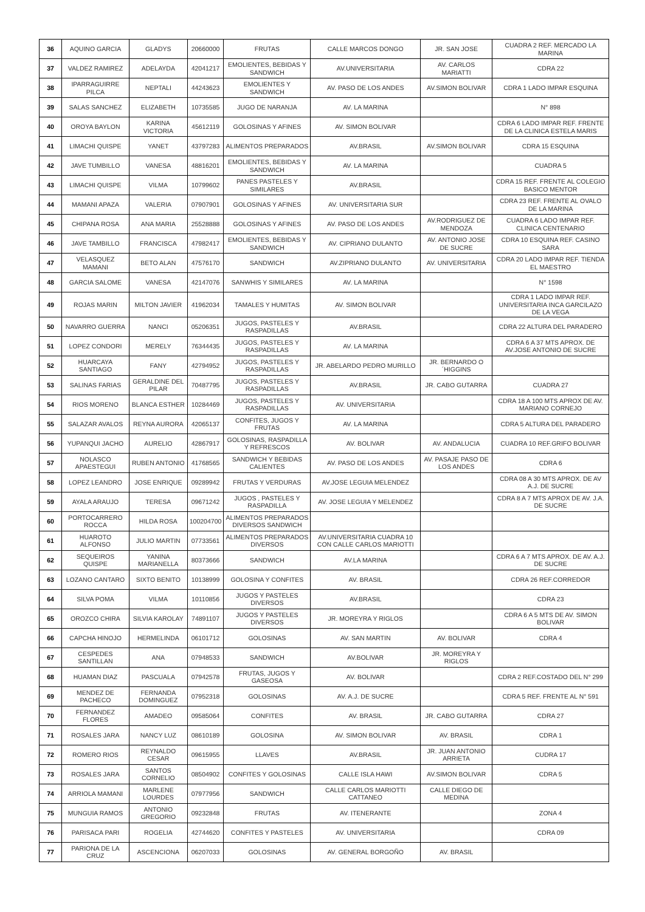| 36 | AQUINO GARCIA | GLADYS | 20660000 | FRUTAS | CALLE MARCOS DONGO | JR. SAN JOSE | CUADRA 2 REF. MERCADO LA MARINA |
| 37 | VALDEZ RAMIREZ | ADELAYDA | 42041217 | EMOLIENTES, BEBIDAS Y SANDWICH | AV.UNIVERSITARIA | AV. CARLOS MARIATTI | CDRA 22 |
| 38 | IPARRAGUIRRE PILCA | NEPTALI | 44243623 | EMOLIENTES Y SANDWICH | AV. PASO DE LOS ANDES | AV.SIMON BOLIVAR | CDRA 1 LADO IMPAR ESQUINA |
| 39 | SALAS SANCHEZ | ELIZABETH | 10735585 | JUGO DE NARANJA | AV. LA MARINA | | N° 898 |
| 40 | OROYA BAYLON | KARINA VICTORIA | 45612119 | GOLOSINAS Y AFINES | AV. SIMON BOLIVAR | | CDRA 6 LADO IMPAR REF. FRENTE DE LA CLINICA ESTELA MARIS |
| 41 | LIMACHI QUISPE | YANET | 43797283 | ALIMENTOS PREPARADOS | AV.BRASIL | AV.SIMON BOLIVAR | CDRA 15 ESQUINA |
| 42 | JAVE TUMBILLO | VANESA | 48816201 | EMOLIENTES, BEBIDAS Y SANDWICH | AV. LA MARINA | | CUADRA 5 |
| 43 | LIMACHI QUISPE | VILMA | 10799602 | PANES PASTELES Y SIMILARES | AV.BRASIL | | CDRA 15 REF. FRENTE AL COLEGIO BASICO MENTOR |
| 44 | MAMANI APAZA | VALERIA | 07907901 | GOLOSINAS Y AFINES | AV. UNIVERSITARIA SUR | | CDRA 23 REF. FRENTE AL OVALO DE LA MARINA |
| 45 | CHIPANA ROSA | ANA MARIA | 25528888 | GOLOSINAS Y AFINES | AV. PASO DE LOS ANDES | AV.RODRIGUEZ DE MENDOZA | CUADRA 6 LADO IMPAR REF. CLINICA CENTENARIO |
| 46 | JAVE TAMBILLO | FRANCISCA | 47982417 | EMOLIENTES, BEBIDAS Y SANDWICH | AV. CIPRIANO DULANTO | AV. ANTONIO JOSE DE SUCRE | CDRA 10 ESQUINA REF. CASINO SARA |
| 47 | VELASQUEZ MAMANI | BETO ALAN | 47576170 | SANDWICH | AV.ZIPRIANO DULANTO | AV. UNIVERSITARIA | CDRA 20 LADO IMPAR REF. TIENDA EL MAESTRO |
| 48 | GARCIA SALOME | VANESA | 42147076 | SANWHIS Y SIMILARES | AV. LA MARINA | | N° 1598 |
| 49 | ROJAS MARIN | MILTON JAVIER | 41962034 | TAMALES Y HUMITAS | AV. SIMON BOLIVAR | | CDRA 1 LADO IMPAR REF. UNIVERSITARIA INCA GARCILAZO DE LA VEGA |
| 50 | NAVARRO GUERRA | NANCI | 05206351 | JUGOS, PASTELES Y RASPADILLAS | AV.BRASIL | | CDRA 22 ALTURA DEL PARADERO |
| 51 | LOPEZ CONDORI | MERELY | 76344435 | JUGOS, PASTELES Y RASPADILLAS | AV. LA MARINA | | CDRA 6 A 37 MTS APROX. DE AV.JOSE ANTONIO DE SUCRE |
| 52 | HUARCAYA SANTIAGO | FANY | 42794952 | JUGOS, PASTELES Y RASPADILLAS | JR. ABELARDO PEDRO MURILLO | JR. BERNARDO O´HIGGINS | |
| 53 | SALINAS FARIAS | GERALDINE DEL PILAR | 70487795 | JUGOS, PASTELES Y RASPADILLAS | AV.BRASIL | JR. CABO GUTARRA | CUADRA 27 |
| 54 | RIOS MORENO | BLANCA ESTHER | 10284469 | JUGOS, PASTELES Y RASPADILLAS | AV. UNIVERSITARIA | | CDRA 18 A 100 MTS APROX DE AV. MARIANO CORNEJO |
| 55 | SALAZAR AVALOS | REYNA AURORA | 42065137 | CONFITES, JUGOS Y FRUTAS | AV. LA MARINA | | CDRA 5 ALTURA DEL PARADERO |
| 56 | YUPANQUI JACHO | AURELIO | 42867917 | GOLOSINAS, RASPADILLA Y REFRESCOS | AV. BOLIVAR | AV. ANDALUCIA | CUADRA 10 REF.GRIFO BOLIVAR |
| 57 | NOLASCO APAESTEGUI | RUBEN ANTONIO | 41768565 | SANDWICH Y BEBIDAS CALIENTES | AV. PASO DE LOS ANDES | AV. PASAJE PASO DE LOS ANDES | CDRA 6 |
| 58 | LOPEZ LEANDRO | JOSE ENRIQUE | 09289942 | FRUTAS Y VERDURAS | AV.JOSE LEGUIA MELENDEZ | | CDRA 08 A 30 MTS APROX. DE AV A.J. DE SUCRE |
| 59 | AYALA ARAUJO | TERESA | 09671242 | JUGOS , PASTELES Y RASPADILLA | AV. JOSE LEGUIA Y MELENDEZ | | CDRA 8 A 7 MTS APROX DE AV. J.A. DE SUCRE |
| 60 | PORTOCARRERO ROCCA | HILDA ROSA | 100204700 | ALIMENTOS PREPARADOS DIVERSOS SANDWICH | | | |
| 61 | HUAROTO ALFONSO | JULIO MARTIN | 07733561 | ALIMENTOS PREPARADOS DIVERSOS | AV.UNIVERSITARIA CUADRA 10 CON CALLE CARLOS MARIOTTI | | |
| 62 | SEQUEIROS QUISPE | YANINA MARIANELLA | 80373666 | SANDWICH | AV.LA MARINA | | CDRA 6 A 7 MTS APROX. DE AV. A.J. DE SUCRE |
| 63 | LOZANO CANTARO | SIXTO BENITO | 10138999 | GOLOSINA Y CONFITES | AV. BRASIL | | CDRA 26 REF.CORREDOR |
| 64 | SILVA POMA | VILMA | 10110856 | JUGOS Y PASTELES DIVERSOS | AV.BRASIL | | CDRA 23 |
| 65 | OROZCO CHIRA | SILVIA KAROLAY | 74891107 | JUGOS Y PASTELES DIVERSOS | JR. MOREYRA Y RIGLOS | | CDRA 6 A 5 MTS DE AV. SIMON BOLIVAR |
| 66 | CAPCHA HINOJO | HERMELINDA | 06101712 | GOLOSINAS | AV. SAN MARTIN | AV. BOLIVAR | CDRA 4 |
| 67 | CESPEDES SANTILLAN | ANA | 07948533 | SANDWICH | AV.BOLIVAR | JR. MOREYRA Y RIGLOS | |
| 68 | HUAMAN DIAZ | PASCUALA | 07942578 | FRUTAS, JUGOS Y GASEOSA | AV. BOLIVAR | | CDRA 2 REF.COSTADO DEL N° 299 |
| 69 | MENDEZ DE PACHECO | FERNANDA DOMINGUEZ | 07952318 | GOLOSINAS | AV. A.J. DE SUCRE | | CDRA 5 REF. FRENTE AL N° 591 |
| 70 | FERNANDEZ FLORES | AMADEO | 09585064 | CONFITES | AV. BRASIL | JR. CABO GUTARRA | CDRA 27 |
| 71 | ROSALES JARA | NANCY LUZ | 08610189 | GOLOSINA | AV. SIMON BOLIVAR | AV. BRASIL | CDRA 1 |
| 72 | ROMERO RIOS | REYNALDO CESAR | 09615955 | LLAVES | AV.BRASIL | JR. JUAN ANTONIO ARRIETA | CUDRA 17 |
| 73 | ROSALES JARA | SANTOS CORNELIO | 08504902 | CONFITES Y GOLOSINAS | CALLE ISLA HAWI | AV.SIMON BOLIVAR | CDRA 5 |
| 74 | ARRIOLA MAMANI | MARLENE LOURDES | 07977956 | SANDWICH | CALLE CARLOS MARIOTTI CATTANEO | CALLE DIEGO DE MEDINA | |
| 75 | MUNGUIA RAMOS | ANTONIO GREGORIO | 09232848 | FRUTAS | AV. ITENERANTE | | ZONA 4 |
| 76 | PARISACA PARI | ROGELIA | 42744620 | CONFITES Y PASTELES | AV. UNIVERSITARIA | | CDRA 09 |
| 77 | PARIONA DE LA CRUZ | ASCENCIONA | 06207033 | GOLOSINAS | AV. GENERAL BORGOÑO | AV. BRASIL | |